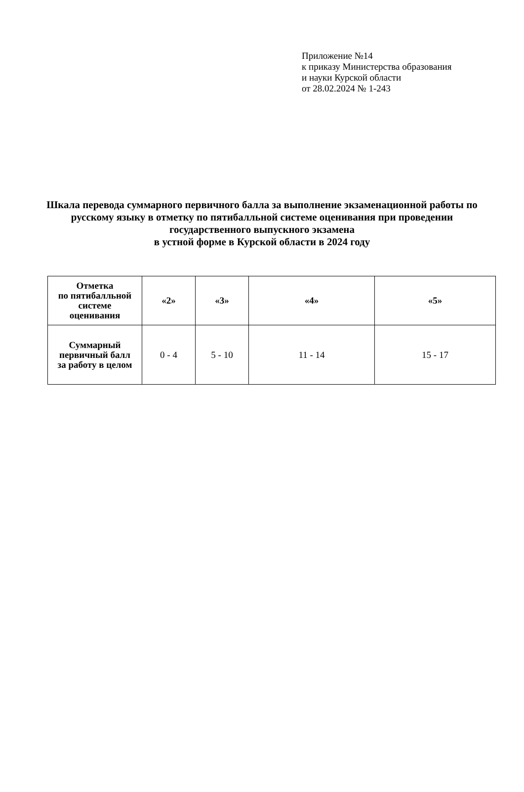Приложение №14
к приказу Министерства образования
и науки Курской области
от 28.02.2024 № 1-243
Шкала перевода суммарного первичного балла за выполнение экзаменационной работы по русскому языку в отметку по пятибалльной системе оценивания при проведении государственного выпускного экзамена
в устной форме в Курской области в 2024 году
| Отметка по пятибалльной системе оценивания | «2» | «3» | «4» | «5» |
| --- | --- | --- | --- | --- |
| Суммарный первичный балл за работу в целом | 0 - 4 | 5 - 10 | 11 - 14 | 15 - 17 |